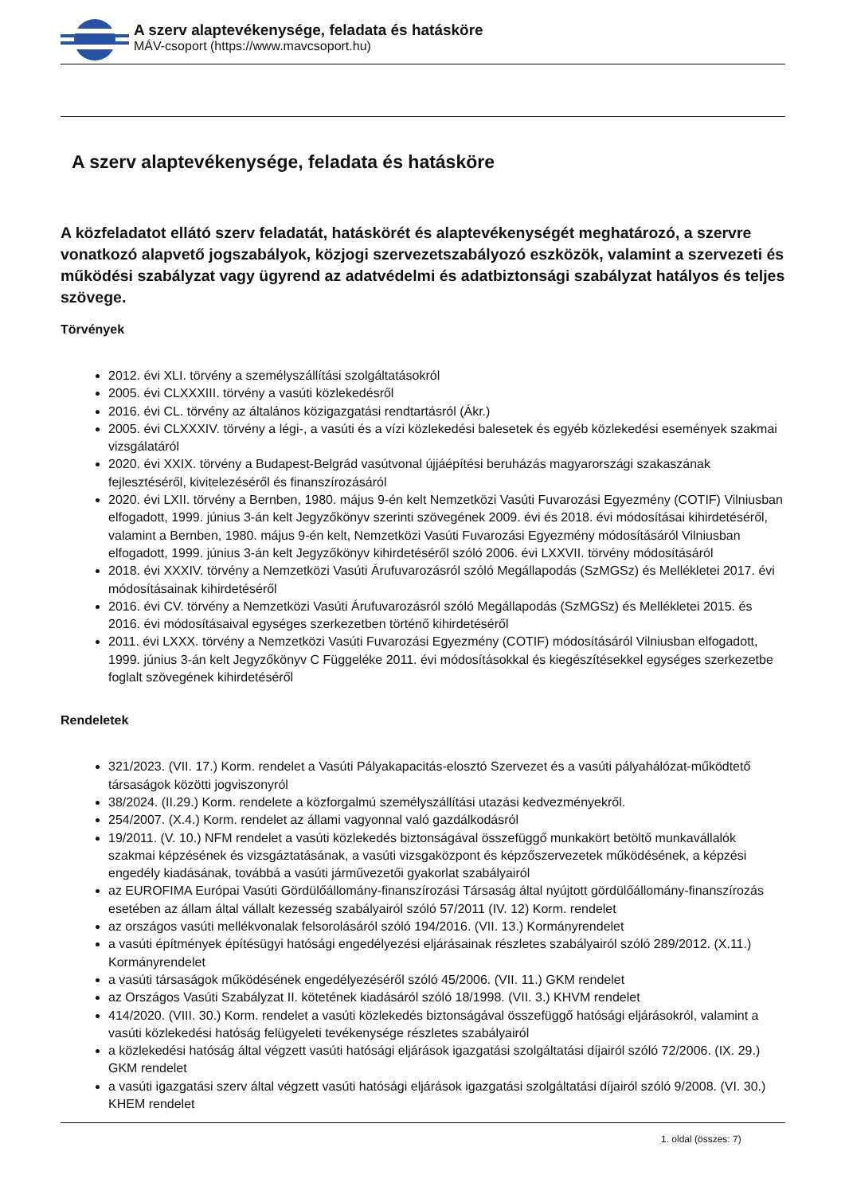A szerv alaptevékenysége, feladata és hatásköre
MÁV-csoport (https://www.mavcsoport.hu)
A szerv alaptevékenysége, feladata és hatásköre
A közfeladatot ellátó szerv feladatát, hatáskörét és alaptevékenységét meghatározó, a szervre vonatkozó alapvető jogszabályok, közjogi szervezetszabályozó eszközök, valamint a szervezeti és működési szabályzat vagy ügyrend az adatvédelmi és adatbiztonsági szabályzat hatályos és teljes szövege.
Törvények
2012. évi XLI. törvény a személyszállítási szolgáltatásokról
2005. évi CLXXXIII. törvény a vasúti közlekedésről
2016. évi CL. törvény az általános közigazgatási rendtartásról (Ákr.)
2005. évi CLXXXIV. törvény a légi-, a vasúti és a vízi közlekedési balesetek és egyéb közlekedési események szakmai vizsgálatáról
2020. évi XXIX. törvény a Budapest-Belgrád vasútvonal újjáépítési beruházás magyarországi szakaszának fejlesztéséről, kivitelezéséről és finanszírozásáról
2020. évi LXII. törvény a Bernben, 1980. május 9-én kelt Nemzetközi Vasúti Fuvarozási Egyezmény (COTIF) Vilniusban elfogadott, 1999. június 3-án kelt Jegyzőkönyv szerinti szövegének 2009. évi és 2018. évi módosításai kihirdetéséről, valamint a Bernben, 1980. május 9-én kelt, Nemzetközi Vasúti Fuvarozási Egyezmény módosításáról Vilniusban elfogadott, 1999. június 3-án kelt Jegyzőkönyv kihirdetéséről szóló 2006. évi LXXVII. törvény módosításáról
2018. évi XXXIV. törvény a Nemzetközi Vasúti Árufuvarozásról szóló Megállapodás (SzMGSz) és Mellékletei 2017. évi módosításainak kihirdetéséről
2016. évi CV. törvény a Nemzetközi Vasúti Árufuvarozásról szóló Megállapodás (SzMGSz) és Mellékletei 2015. és 2016. évi módosításaival egységes szerkezetben történő kihirdetéséről
2011. évi LXXX. törvény a Nemzetközi Vasúti Fuvarozási Egyezmény (COTIF) módosításáról Vilniusban elfogadott, 1999. június 3-án kelt Jegyzőkönyv C Függeléke 2011. évi módosításokkal és kiegészítésekkel egységes szerkezetbe foglalt szövegének kihirdetéséről
Rendeletek
321/2023. (VII. 17.) Korm. rendelet a Vasúti Pályakapacitás-elosztó Szervezet és a vasúti pályahálózat-működtető társaságok közötti jogviszonyról
38/2024. (II.29.) Korm. rendelete a közforgalmú személyszállítási utazási kedvezményekről.
254/2007. (X.4.) Korm. rendelet az állami vagyonnal való gazdálkodásról
19/2011. (V. 10.) NFM rendelet a vasúti közlekedés biztonságával összefüggő munkakört betöltő munkavállalók szakmai képzésének és vizsgáztatásának, a vasúti vizsgaközpont és képzőszervezetek működésének, a képzési engedély kiadásának, továbbá a vasúti járművezetői gyakorlat szabályairól
az EUROFIMA Európai Vasúti Gördülőállomány-finanszírozási Társaság által nyújtott gördülőállomány-finanszírozás esetében az állam által vállalt kezesség szabályairól szóló 57/2011 (IV. 12) Korm. rendelet
az országos vasúti mellékvonalak felsorolásáról szóló 194/2016. (VII. 13.) Kormányrendelet
a vasúti építmények építésügyi hatósági engedélyezési eljárásainak részletes szabályairól szóló 289/2012. (X.11.) Kormányrendelet
a vasúti társaságok működésének engedélyezéséről szóló 45/2006. (VII. 11.) GKM rendelet
az Országos Vasúti Szabályzat II. kötetének kiadásáról szóló 18/1998. (VII. 3.) KHVM rendelet
414/2020. (VIII. 30.) Korm. rendelet a vasúti közlekedés biztonságával összefüggő hatósági eljárásokról, valamint a vasúti közlekedési hatóság felügyeleti tevékenysége részletes szabályairól
a közlekedési hatóság által végzett vasúti hatósági eljárások igazgatási szolgáltatási díjairól szóló 72/2006. (IX. 29.) GKM rendelet
a vasúti igazgatási szerv által végzett vasúti hatósági eljárások igazgatási szolgáltatási díjairól szóló 9/2008. (VI. 30.) KHEM rendelet
1. oldal (összes: 7)